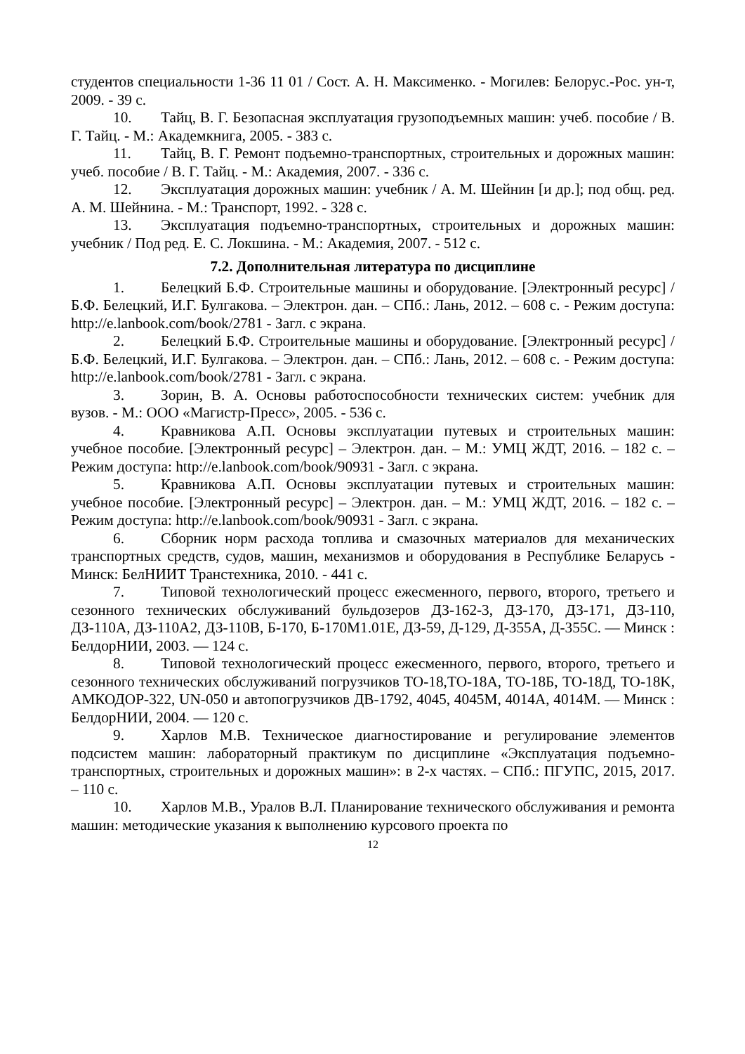студентов специальности 1-36 11 01 / Сост. А. Н. Максименко. - Могилев: Белорус.-Рос. ун-т, 2009. - 39 с.
10. Тайц, В. Г. Безопасная эксплуатация грузоподъемных машин: учеб. пособие / В. Г. Тайц. - М.: Академкнига, 2005. - 383 с.
11. Тайц, В. Г. Ремонт подъемно-транспортных, строительных и дорожных машин: учеб. пособие / В. Г. Тайц. - М.: Академия, 2007. - 336 с.
12. Эксплуатация дорожных машин: учебник / А. М. Шейнин [и др.]; под общ. ред. А. М. Шейнина. - М.: Транспорт, 1992. - 328 с.
13. Эксплуатация подъемно-транспортных, строительных и дорожных машин: учебник / Под ред. Е. С. Локшина. - М.: Академия, 2007. - 512 с.
7.2. Дополнительная литература по дисциплине
1. Белецкий Б.Ф. Строительные машины и оборудование. [Электронный ресурс] / Б.Ф. Белецкий, И.Г. Булгакова. – Электрон. дан. – СПб.: Лань, 2012. – 608 с. - Режим доступа: http://e.lanbook.com/book/2781 - Загл. с экрана.
2. Белецкий Б.Ф. Строительные машины и оборудование. [Электронный ресурс] / Б.Ф. Белецкий, И.Г. Булгакова. – Электрон. дан. – СПб.: Лань, 2012. – 608 с. - Режим доступа: http://e.lanbook.com/book/2781 - Загл. с экрана.
3. Зорин, В. А. Основы работоспособности технических систем: учебник для вузов. - М.: ООО «Магистр-Пресс», 2005. - 536 с.
4. Кравникова А.П. Основы эксплуатации путевых и строительных машин: учебное пособие. [Электронный ресурс] – Электрон. дан. – М.: УМЦ ЖДТ, 2016. – 182 с. – Режим доступа: http://e.lanbook.com/book/90931 - Загл. с экрана.
5. Кравникова А.П. Основы эксплуатации путевых и строительных машин: учебное пособие. [Электронный ресурс] – Электрон. дан. – М.: УМЦ ЖДТ, 2016. – 182 с. – Режим доступа: http://e.lanbook.com/book/90931 - Загл. с экрана.
6. Сборник норм расхода топлива и смазочных материалов для механических транспортных средств, судов, машин, механизмов и оборудования в Республике Беларусь - Минск: БелНИИТ Транстехника, 2010. - 441 с.
7. Типовой технологический процесс ежесменного, первого, второго, третьего и сезонного технических обслуживаний бульдозеров ДЗ-162-3, ДЗ-170, ДЗ-171, ДЗ-110, ДЗ-110А, ДЗ-110А2, ДЗ-110В, Б-170, Б-170М1.01Е, ДЗ-59, Д-129, Д-355А, Д-355С. — Минск : БелдорНИИ, 2003. — 124 с.
8. Типовой технологический процесс ежесменного, первого, второго, третьего и сезонного технических обслуживаний погрузчиков ТО-18,ТО-18А, ТО-18Б, ТО-18Д, ТО-18K, АМКОДОР-322, UN-050 и автопогрузчиков ДВ-1792, 4045, 4045М, 4014А, 4014М. — Минск : БелдорНИИ, 2004. — 120 с.
9. Харлов М.В. Техническое диагностирование и регулирование элементов подсистем машин: лабораторный практикум по дисциплине «Эксплуатация подъемно-транспортных, строительных и дорожных машин»: в 2-х частях. – СПб.: ПГУПС, 2015, 2017. – 110 с.
10. Харлов М.В., Уралов В.Л. Планирование технического обслуживания и ремонта машин: методические указания к выполнению курсового проекта по
12